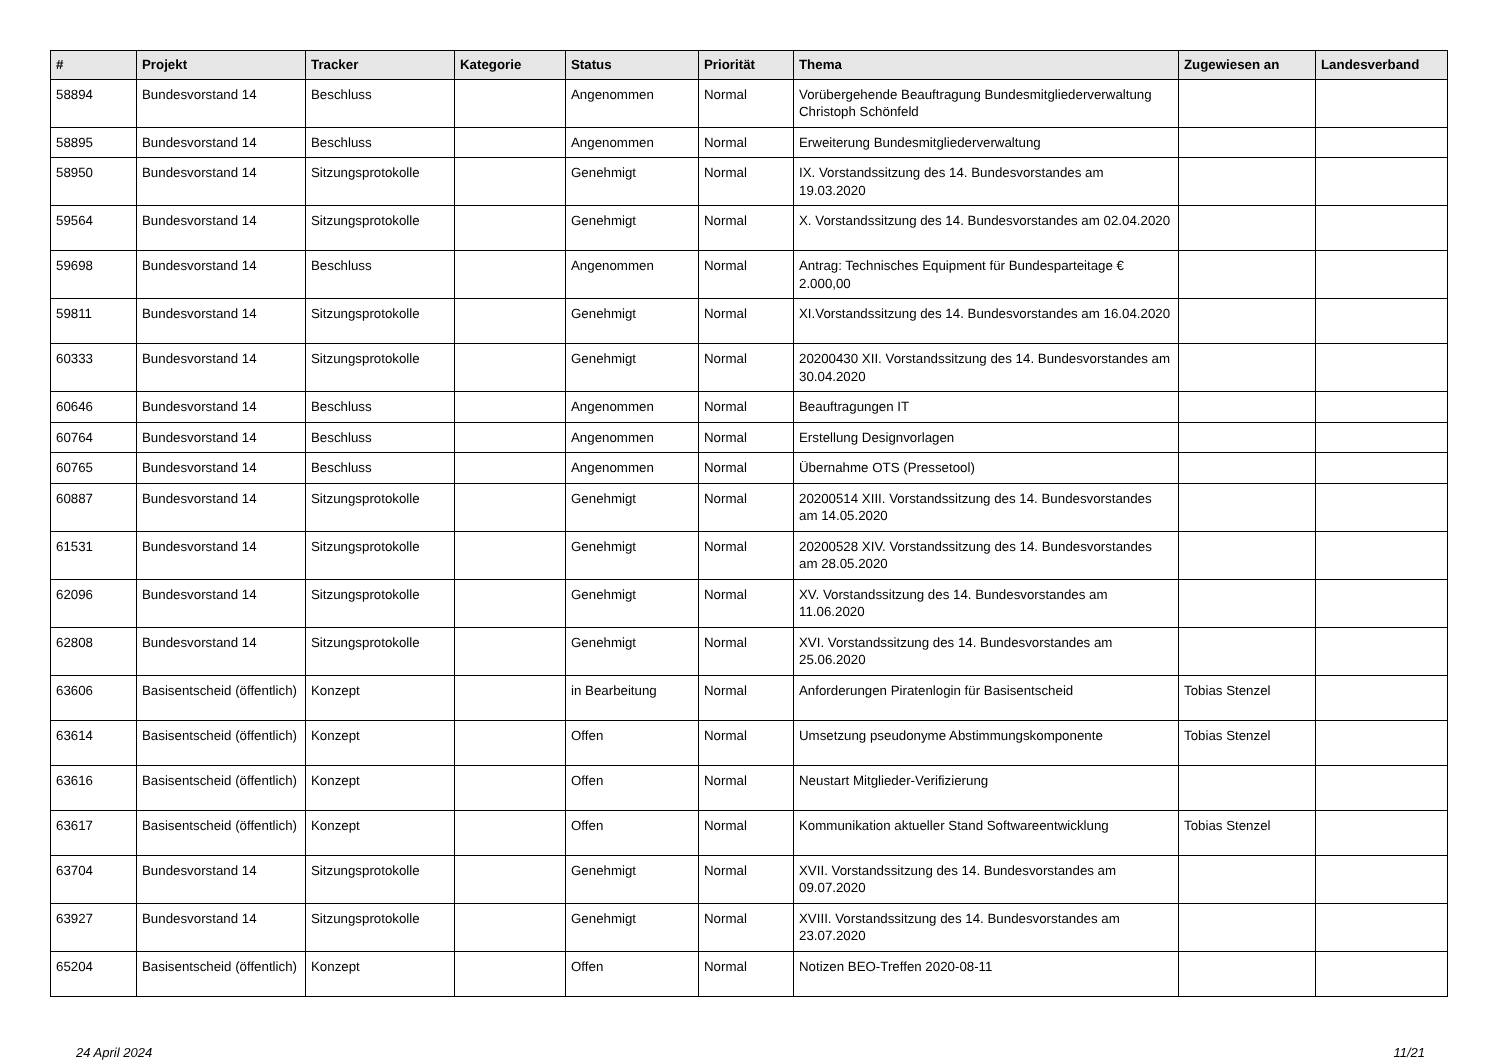| # | Projekt | Tracker | Kategorie | Status | Priorität | Thema | Zugewiesen an | Landesverband |
| --- | --- | --- | --- | --- | --- | --- | --- | --- |
| 58894 | Bundesvorstand 14 | Beschluss | | Angenommen | Normal | Vorübergehende Beauftragung Bundesmitgliederverwaltung Christoph Schönfeld | | |
| 58895 | Bundesvorstand 14 | Beschluss | | Angenommen | Normal | Erweiterung Bundesmitgliederverwaltung | | |
| 58950 | Bundesvorstand 14 | Sitzungsprotokolle | | Genehmigt | Normal | IX. Vorstandssitzung des 14. Bundesvorstandes am 19.03.2020 | | |
| 59564 | Bundesvorstand 14 | Sitzungsprotokolle | | Genehmigt | Normal | X. Vorstandssitzung des 14. Bundesvorstandes am 02.04.2020 | | |
| 59698 | Bundesvorstand 14 | Beschluss | | Angenommen | Normal | Antrag: Technisches Equipment für Bundesparteitage € 2.000,00 | | |
| 59811 | Bundesvorstand 14 | Sitzungsprotokolle | | Genehmigt | Normal | XI.Vorstandssitzung des 14. Bundesvorstandes am 16.04.2020 | | |
| 60333 | Bundesvorstand 14 | Sitzungsprotokolle | | Genehmigt | Normal | 20200430 XII. Vorstandssitzung des 14. Bundesvorstandes am 30.04.2020 | | |
| 60646 | Bundesvorstand 14 | Beschluss | | Angenommen | Normal | Beauftragungen IT | | |
| 60764 | Bundesvorstand 14 | Beschluss | | Angenommen | Normal | Erstellung Designvorlagen | | |
| 60765 | Bundesvorstand 14 | Beschluss | | Angenommen | Normal | Übernahme OTS (Pressetool) | | |
| 60887 | Bundesvorstand 14 | Sitzungsprotokolle | | Genehmigt | Normal | 20200514 XIII. Vorstandssitzung des 14. Bundesvorstandes am 14.05.2020 | | |
| 61531 | Bundesvorstand 14 | Sitzungsprotokolle | | Genehmigt | Normal | 20200528 XIV. Vorstandssitzung des 14. Bundesvorstandes am 28.05.2020 | | |
| 62096 | Bundesvorstand 14 | Sitzungsprotokolle | | Genehmigt | Normal | XV. Vorstandssitzung des 14. Bundesvorstandes am 11.06.2020 | | |
| 62808 | Bundesvorstand 14 | Sitzungsprotokolle | | Genehmigt | Normal | XVI. Vorstandssitzung des 14. Bundesvorstandes am 25.06.2020 | | |
| 63606 | Basisentscheid (öffentlich) | Konzept | | in Bearbeitung | Normal | Anforderungen Piratenlogin für Basisentscheid | Tobias Stenzel | |
| 63614 | Basisentscheid (öffentlich) | Konzept | | Offen | Normal | Umsetzung pseudonyme Abstimmungskomponente | Tobias Stenzel | |
| 63616 | Basisentscheid (öffentlich) | Konzept | | Offen | Normal | Neustart Mitglieder-Verifizierung | | |
| 63617 | Basisentscheid (öffentlich) | Konzept | | Offen | Normal | Kommunikation aktueller Stand Softwareentwicklung | Tobias Stenzel | |
| 63704 | Bundesvorstand 14 | Sitzungsprotokolle | | Genehmigt | Normal | XVII. Vorstandssitzung des 14. Bundesvorstandes am 09.07.2020 | | |
| 63927 | Bundesvorstand 14 | Sitzungsprotokolle | | Genehmigt | Normal | XVIII. Vorstandssitzung des 14. Bundesvorstandes am 23.07.2020 | | |
| 65204 | Basisentscheid (öffentlich) | Konzept | | Offen | Normal | Notizen BEO-Treffen 2020-08-11 | | |
24 April 2024 11/21